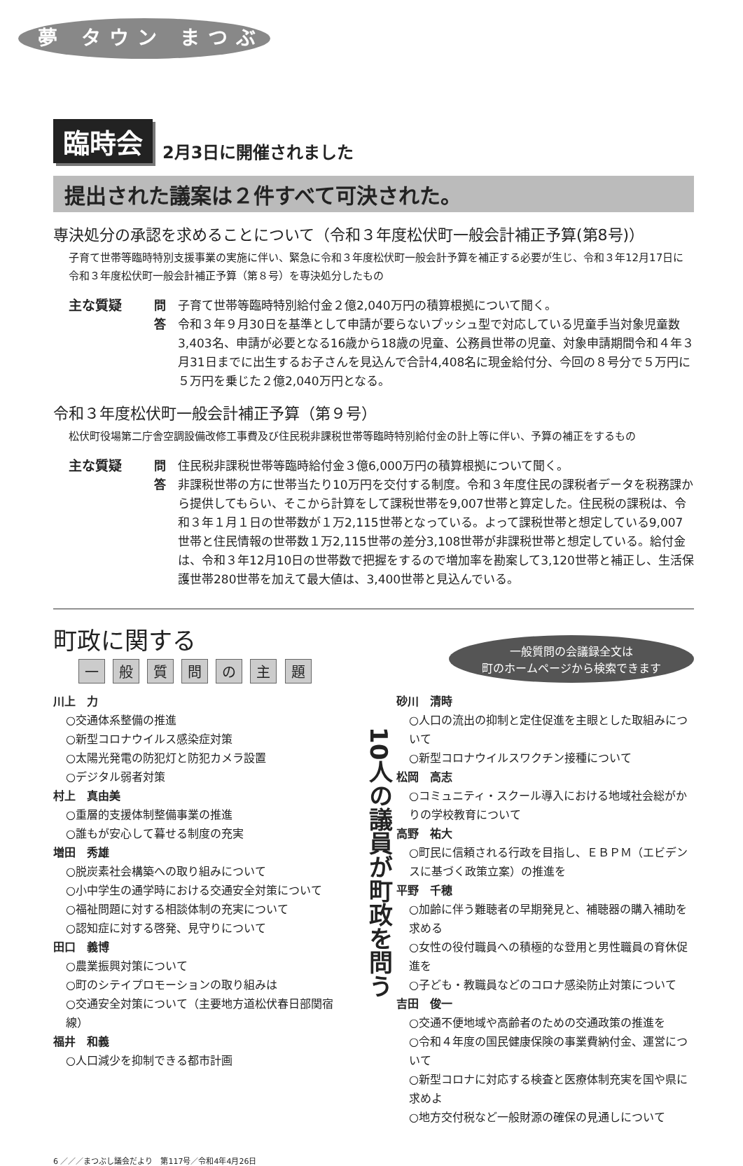夢 タウン まつぶし
臨時会
2月3日に開催されました
提出された議案は２件すべて可決された。
専決処分の承認を求めることについて（令和３年度松伏町一般会計補正予算(第8号)）
子育て世帯等臨時特別支援事業の実施に伴い、緊急に令和３年度松伏町一般会計予算を補正する必要が生じ、令和３年12月17日に令和３年度松伏町一般会計補正予算（第８号）を専決処分したもの
主な質疑 問 子育て世帯等臨時特別給付金２億2,040万円の積算根拠について聞く。
答 令和３年９月30日を基準として申請が要らないプッシュ型で対応している児童手当対象児童数3,403名、申請が必要となる16歳から18歳の児童、公務員世帯の児童、対象申請期間令和４年３月31日までに出生するお子さんを見込んで合計4,408名に現金給付分、今回の８号分で５万円に５万円を乗じた２億2,040万円となる。
令和３年度松伏町一般会計補正予算（第９号）
松伏町役場第二庁舎空調設備改修工事費及び住民税非課税世帯等臨時特別給付金の計上等に伴い、予算の補正をするもの
主な質疑 問 住民税非課税世帯等臨時給付金３億6,000万円の積算根拠について聞く。
答 非課税世帯の方に世帯当たり10万円を交付する制度。令和３年度住民の課税者データを税務課から提供してもらい、そこから計算をして課税世帯を9,007世帯と算定した。住民税の課税は、令和３年１月１日の世帯数が１万2,115世帯となっている。よって課税世帯と想定している9,007世帯と住民情報の世帯数１万2,115世帯の差分3,108世帯が非課税世帯と想定している。給付金は、令和３年12月10日の世帯数で把握をするので増加率を勘案して3,120世帯と補正し、生活保護世帯280世帯を加えて最大値は、3,400世帯と見込んでいる。
町政に関する
一 般 質 問 の 主 題
一般質問の会議録全文は
町のホームページから検索できます
川上　力
○交通体系整備の推進
○新型コロナウイルス感染症対策
○太陽光発電の防犯灯と防犯カメラ設置
○デジタル弱者対策
村上　真由美
○重層的支援体制整備事業の推進
○誰もが安心して暮せる制度の充実
増田　秀雄
○脱炭素社会構築への取り組みについて
○小中学生の通学時における交通安全対策について
○福祉問題に対する相談体制の充実について
○認知症に対する啓発、見守りについて
田口　義博
○農業振興対策について
○町のシテイプロモーションの取り組みは
○交通安全対策について（主要地方道松伏春日部関宿線）
福井　和義
○人口減少を抑制できる都市計画
10人の議員が町政を問う
砂川　清時
○人口の流出の抑制と定住促進を主眼とした取組みについて
○新型コロナウイルスワクチン接種について
松岡　高志
○コミュニティ・スクール導入における地域社会総がかりの学校教育について
高野　祐大
○町民に信頼される行政を目指し、ＥＢＰＭ（エビデンスに基づく政策立案）の推進を
平野　千穂
○加齢に伴う難聴者の早期発見と、補聴器の購入補助を求める
○女性の役付職員への積極的な登用と男性職員の育休促進を
○子ども・教職員などのコロナ感染防止対策について
吉田　俊一
○交通不便地域や高齢者のための交通政策の推進を
○令和４年度の国民健康保険の事業費納付金、運営について
○新型コロナに対応する検査と医療体制充実を国や県に求めよ
○地方交付税など一般財源の確保の見通しについて
6 ／／／まつぶし議会だより　第117号／令和4年4月26日